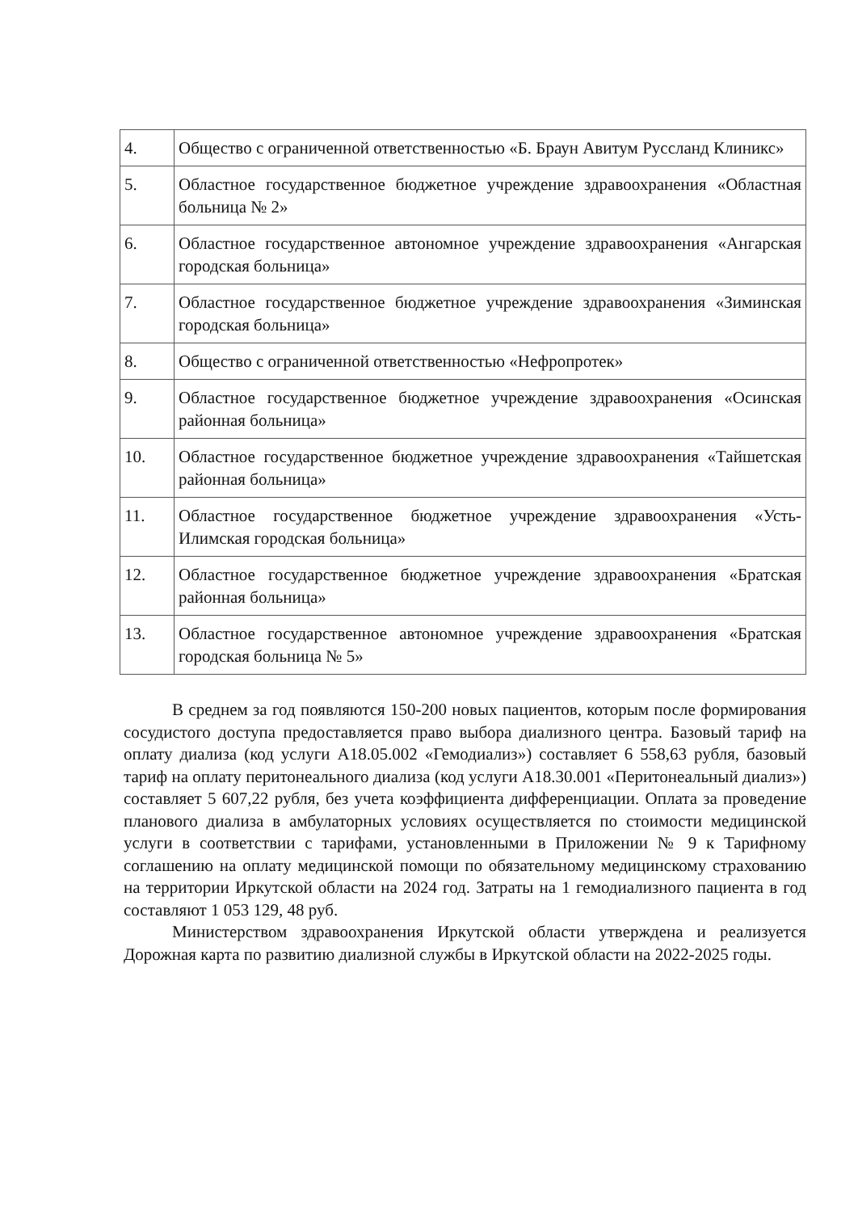| 4. | Общество с ограниченной ответственностью «Б. Браун Авитум Руссланд Клиникс» |
| 5. | Областное государственное бюджетное учреждение здравоохранения «Областная больница № 2» |
| 6. | Областное государственное автономное учреждение здравоохранения «Ангарская городская больница» |
| 7. | Областное государственное бюджетное учреждение здравоохранения «Зиминская городская больница» |
| 8. | Общество с ограниченной ответственностью «Нефропротек» |
| 9. | Областное государственное бюджетное учреждение здравоохранения «Осинская районная больница» |
| 10. | Областное государственное бюджетное учреждение здравоохранения «Тайшетская районная больница» |
| 11. | Областное государственное бюджетное учреждение здравоохранения «Усть-Илимская городская больница» |
| 12. | Областное государственное бюджетное учреждение здравоохранения «Братская районная больница» |
| 13. | Областное государственное автономное учреждение здравоохранения «Братская городская больница № 5» |
В среднем за год появляются 150-200 новых пациентов, которым после формирования сосудистого доступа предоставляется право выбора диализного центра. Базовый тариф на оплату диализа (код услуги А18.05.002 «Гемодиализ») составляет 6 558,63 рубля, базовый тариф на оплату перитонеального диализа (код услуги А18.30.001 «Перитонеальный диализ») составляет 5 607,22 рубля, без учета коэффициента дифференциации. Оплата за проведение планового диализа в амбулаторных условиях осуществляется по стоимости медицинской услуги в соответствии с тарифами, установленными в Приложении № 9 к Тарифному соглашению на оплату медицинской помощи по обязательному медицинскому страхованию на территории Иркутской области на 2024 год. Затраты на 1 гемодиализного пациента в год составляют 1 053 129, 48 руб.
Министерством здравоохранения Иркутской области утверждена и реализуется Дорожная карта по развитию диализной службы в Иркутской области на 2022-2025 годы.